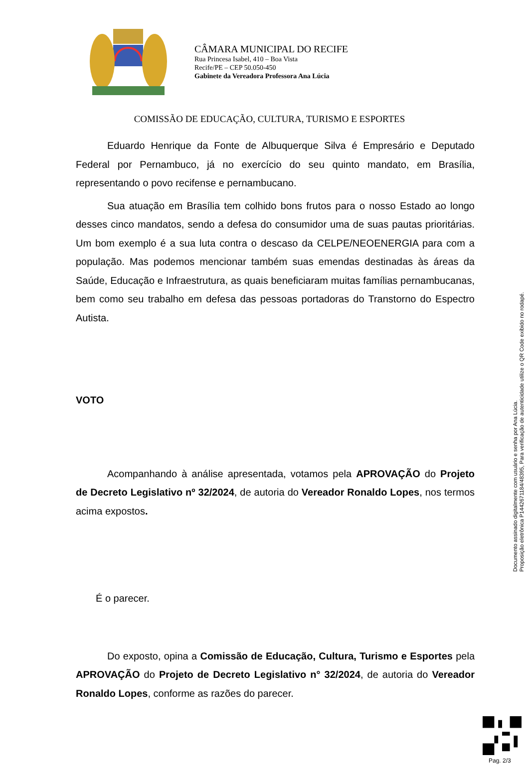CÂMARA MUNICIPAL DO RECIFE
Rua Princesa Isabel, 410 – Boa Vista
Recife/PE – CEP 50.050-450
Gabinete da Vereadora Professora Ana Lúcia
COMISSÃO DE EDUCAÇÃO, CULTURA, TURISMO E ESPORTES
Eduardo Henrique da Fonte de Albuquerque Silva é Empresário e Deputado Federal por Pernambuco, já no exercício do seu quinto mandato, em Brasília, representando o povo recifense e pernambucano.
Sua atuação em Brasília tem colhido bons frutos para o nosso Estado ao longo desses cinco mandatos, sendo a defesa do consumidor uma de suas pautas prioritárias. Um bom exemplo é a sua luta contra o descaso da CELPE/NEOENERGIA para com a população. Mas podemos mencionar também suas emendas destinadas às áreas da Saúde, Educação e Infraestrutura, as quais beneficiaram muitas famílias pernambucanas, bem como seu trabalho em defesa das pessoas portadoras do Transtorno do Espectro Autista.
VOTO
Acompanhando à análise apresentada, votamos pela APROVAÇÃO do Projeto de Decreto Legislativo nº 32/2024, de autoria do Vereador Ronaldo Lopes, nos termos acima expostos.
É o parecer.
Do exposto, opina a Comissão de Educação, Cultura, Turismo e Esportes pela APROVAÇÃO do Projeto de Decreto Legislativo n° 32/2024, de autoria do Vereador Ronaldo Lopes, conforme as razões do parecer.
Documento assinado digitalmente com usuário e senha por Ana Lúcia.
Proposição eletrônica P1442671184/48395, Para verificação de autenticidade utilize o QR Code exibido no rodapé.
Pag. 2/3